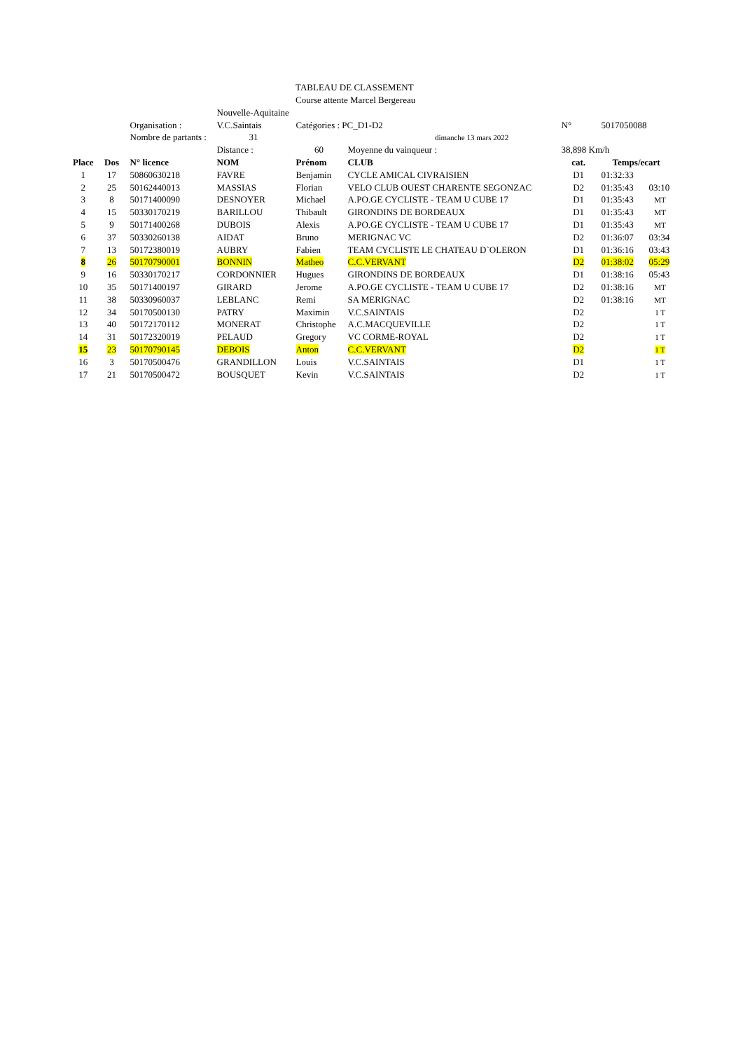TABLEAU DE CLASSEMENT
Course attente Marcel Bergereau
| | | | Nouvelle-Aquitaine | | | | | |
| | | Organisation : | V.C.Saintais | Catégories : PC_D1-D2 | | N° | 5017050088 | |
| | | Nombre de partants : | 31 | | dimanche 13 mars 2022 | | | |
| | | | Distance : | 60 | Moyenne du vainqueur : | 38,898 Km/h | | |
| Place | Dos | N° licence | NOM | Prénom | CLUB | cat. | Temps/ecart | |
| 1 | 17 | 50860630218 | FAVRE | Benjamin | CYCLE AMICAL CIVRAISIEN | D1 | 01:32:33 | |
| 2 | 25 | 50162440013 | MASSIAS | Florian | VELO CLUB OUEST CHARENTE SEGONZAC | D2 | 01:35:43 | 03:10 |
| 3 | 8 | 50171400090 | DESNOYER | Michael | A.PO.GE CYCLISTE - TEAM U CUBE 17 | D1 | 01:35:43 | MT |
| 4 | 15 | 50330170219 | BARILLOU | Thibault | GIRONDINS DE BORDEAUX | D1 | 01:35:43 | MT |
| 5 | 9 | 50171400268 | DUBOIS | Alexis | A.PO.GE CYCLISTE - TEAM U CUBE 17 | D1 | 01:35:43 | MT |
| 6 | 37 | 50330260138 | AIDAT | Bruno | MERIGNAC VC | D2 | 01:36:07 | 03:34 |
| 7 | 13 | 50172380019 | AUBRY | Fabien | TEAM CYCLISTE LE CHATEAU D`OLERON | D1 | 01:36:16 | 03:43 |
| 8 | 26 | 50170790001 | BONNIN | Matheo | C.C.VERVANT | D2 | 01:38:02 | 05:29 |
| 9 | 16 | 50330170217 | CORDONNIER | Hugues | GIRONDINS DE BORDEAUX | D1 | 01:38:16 | 05:43 |
| 10 | 35 | 50171400197 | GIRARD | Jerome | A.PO.GE CYCLISTE - TEAM U CUBE 17 | D2 | 01:38:16 | MT |
| 11 | 38 | 50330960037 | LEBLANC | Remi | SA MERIGNAC | D2 | 01:38:16 | MT |
| 12 | 34 | 50170500130 | PATRY | Maximin | V.C.SAINTAIS | D2 | | 1 T |
| 13 | 40 | 50172170112 | MONERAT | Christophe | A.C.MACQUEVILLE | D2 | | 1 T |
| 14 | 31 | 50172320019 | PELAUD | Gregory | VC CORME-ROYAL | D2 | | 1 T |
| 15 | 23 | 50170790145 | DEBOIS | Anton | C.C.VERVANT | D2 | | 1 T |
| 16 | 3 | 50170500476 | GRANDILLON | Louis | V.C.SAINTAIS | D1 | | 1 T |
| 17 | 21 | 50170500472 | BOUSQUET | Kevin | V.C.SAINTAIS | D2 | | 1 T |